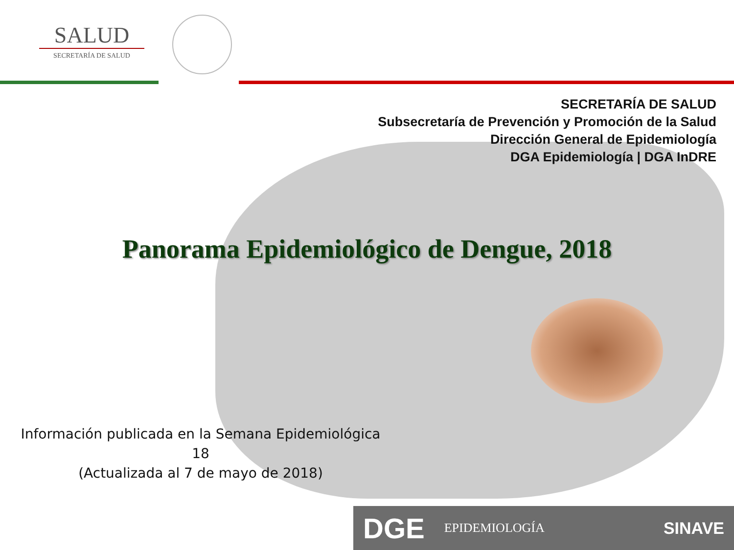SALUD
SECRETARÍA DE SALUD
SECRETARÍA DE SALUD
Subsecretaría de Prevención y Promoción de la Salud
Dirección General de Epidemiología
DGA Epidemiología | DGA InDRE
Panorama Epidemiológico de Dengue, 2018
Información publicada en la Semana Epidemiológica 18
(Actualizada al 7 de mayo de 2018)
DGE EPIDEMIOLOGÍA SINAVE